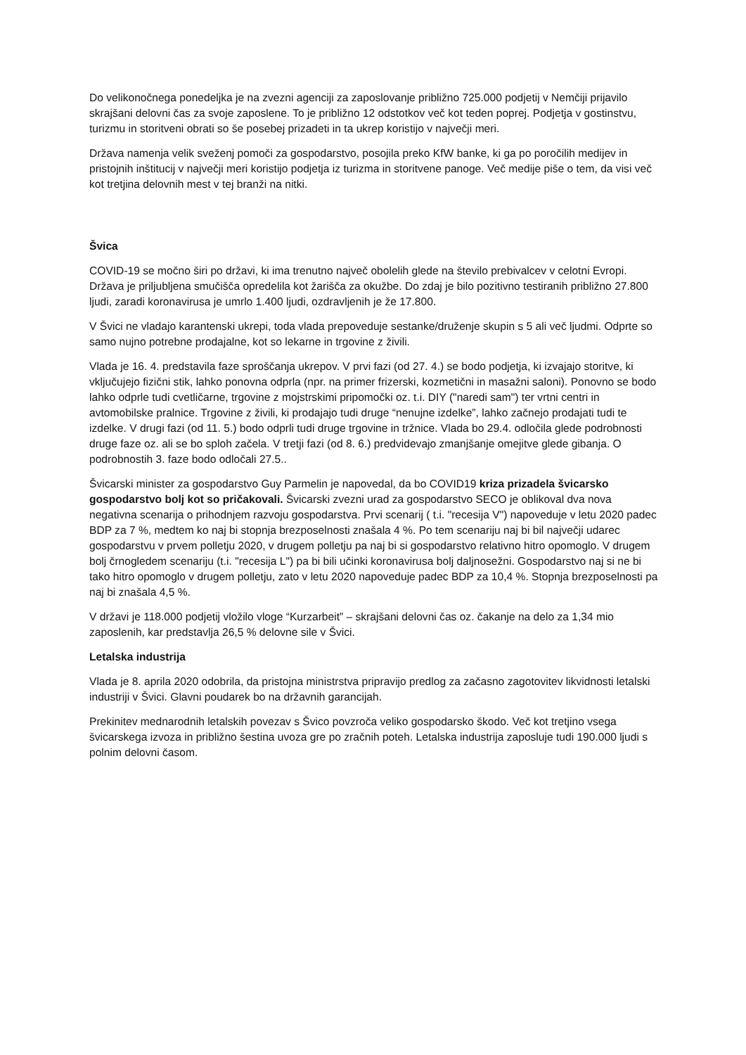Do velikonočnega ponedeljka je na zvezni agenciji za zaposlovanje približno 725.000 podjetij v Nemčiji prijavilo skrajšani delovni čas za svoje zaposlene. To je približno 12 odstotkov več kot teden poprej. Podjetja v gostinstvu, turizmu in storitveni obrati so še posebej prizadeti in ta ukrep koristijo v največji meri.
Država namenja velik sveženj pomoči za gospodarstvo, posojila preko KfW banke, ki ga po poročilih medijev in pristojnih inštitucij v največji meri koristijo podjetja iz turizma in storitvene panoge. Več medije piše o tem, da visi več kot tretjina delovnih mest v tej branži na nitki.
Švica
COVID-19 se močno širi po državi, ki ima trenutno največ obolelih glede na število prebivalcev v celotni Evropi. Država je priljubljena smučišča opredelila kot žarišča za okužbe. Do zdaj je bilo pozitivno testiranih približno 27.800 ljudi, zaradi koronavirusa je umrlo 1.400 ljudi, ozdravljenih je že 17.800.
V Švici ne vladajo karantenski ukrepi, toda vlada prepoveduje sestanke/druženje skupin s 5 ali več ljudmi. Odprte so samo nujno potrebne prodajalne, kot so lekarne in trgovine z živili.
Vlada je 16. 4. predstavila faze sproščanja ukrepov. V prvi fazi (od 27. 4.) se bodo podjetja, ki izvajajo storitve, ki vključujejo fizični stik, lahko ponovna odprla (npr. na primer frizerski, kozmetični in masažni saloni). Ponovno se bodo lahko odprle tudi cvetličarne, trgovine z mojstrskimi pripomočki oz. t.i. DIY ("naredi sam") ter vrtni centri in avtomobilske pralnice. Trgovine z živili, ki prodajajo tudi druge “nenujne izdelke”, lahko začnejo prodajati tudi te izdelke. V drugi fazi (od 11. 5.) bodo odprli tudi druge trgovine in tržnice. Vlada bo 29.4. odločila glede podrobnosti druge faze oz. ali se bo sploh začela. V tretji fazi (od 8. 6.) predvidevajo zmanjšanje omejitve glede gibanja. O podrobnostih 3. faze bodo odločali 27.5..
Švicarski minister za gospodarstvo Guy Parmelin je napovedal, da bo COVID19 kriza prizadela švicarsko gospodarstvo bolj kot so pričakovali. Švicarski zvezni urad za gospodarstvo SECO je oblikoval dva nova negativna scenarija o prihodnjem razvoju gospodarstva. Prvi scenarij ( t.i. "recesija V") napoveduje v letu 2020 padec BDP za 7 %, medtem ko naj bi stopnja brezposelnosti znašala 4 %. Po tem scenariju naj bi bil največji udarec gospodarstvu v prvem polletju 2020, v drugem polletju pa naj bi si gospodarstvo relativno hitro opomoglo. V drugem bolj črnogledem scenariju (t.i. "recesija L") pa bi bili učinki koronavirusa bolj daljnosežni. Gospodarstvo naj si ne bi tako hitro opomoglo v drugem polletju, zato v letu 2020 napoveduje padec BDP za 10,4 %. Stopnja brezposelnosti pa naj bi znašala 4,5 %.
V državi je 118.000 podjetij vložilo vloge “Kurzarbeit” – skrajšani delovni čas oz. čakanje na delo za 1,34 mio zaposlenih, kar predstavlja 26,5 % delovne sile v Švici.
Letalska industrija
Vlada je 8. aprila 2020 odobrila, da pristojna ministrstva pripravijo predlog za začasno zagotovitev likvidnosti letalski industriji v Švici. Glavni poudarek bo na državnih garancijah.
Prekinitev mednarodnih letalskih povezav s Švico povzroča veliko gospodarsko škodo. Več kot tretjino vsega švicarskega izvoza in približno šestina uvoza gre po zračnih poteh. Letalska industrija zaposluje tudi 190.000 ljudi s polnim delovni časom.